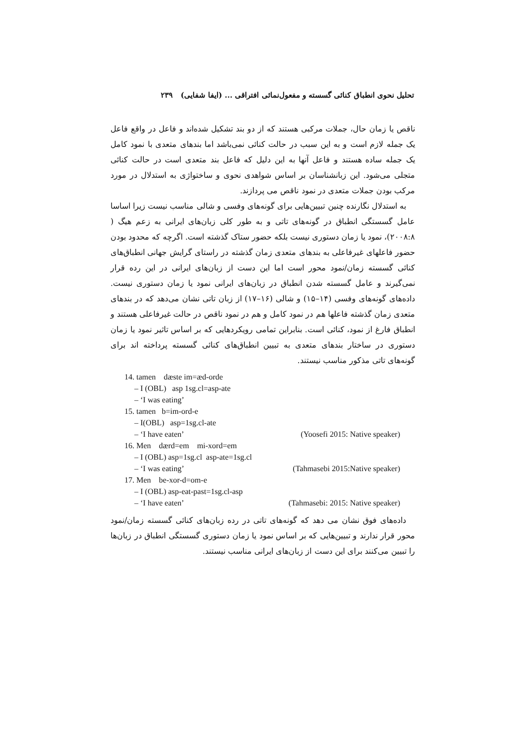تحلیل نحوی انطباق کنائی گسسته و مفعول‌نمائی افتراقی ... (ایفا شفایی) ۲۳۹
ناقص یا زمان حال، جملات مرکبی هستند که از دو بند تشکیل شده‌اند و فاعل در واقع فاعل یک جمله لازم است و به این سبب در حالت کنائی نمی‌باشد اما بندهای متعدی با نمود کامل یک جمله ساده هستند و فاعل آنها به این دلیل که فاعل بند متعدی است در حالت کنائی متجلی می‌شود. این زبانشناسان بر اساس شواهدی نحوی و ساختواژی به استدلال در مورد مرکب بودن جملات متعدی در نمود ناقص می پردازند.
به استدلال نگارنده چنین تبیین‌هایی برای گونه‌های وفسی و شالی مناسب نیست زیرا اساسا عامل گسستگی انطباق در گونه‌های تاتی و به طور کلی زبان‌های ایرانی به زعم هیگ ( ۲۰۰۸:۸)، نمود یا زمان دستوری نیست بلکه حضور ستاک گذشته است. اگرچه که محدود بودن حضور فاعلهای غیرفاعلی به بندهای متعدی زمان گذشته در راستای گرایش جهانی انطباق‌های کنائی گسسته زمان/نمود محور است اما این دست از زبان‌های ایرانی در این رده قرار نمی‌گیرند و عامل گسسته شدن انطباق در زبان‌های ایرانی نمود یا زمان دستوری نیست. داده‌های گونه‌های وفسی (۱۴–۱۵) و شالی (۱۶–۱۷) از زبان تاتی نشان می‌دهد که در بندهای متعدی زمان گذشته فاعلها هم در نمود کامل و هم در نمود ناقص در حالت غیرفاعلی هستند و انطباق فارغ از نمود، کنائی است. بنابراین تمامی رویکردهایی که بر اساس تاثیر نمود یا زمان دستوری در ساختار بندهای متعدی به تبیین انطباق‌های کنائی گسسته پرداخته اند برای گونه‌های تاتی مذکور مناسب نیستند.
14. tamen dæste im=æd-orde
‒ I (OBL) asp 1sg.cl=asp-ate
‒ ‘I was eating’
15. tamen b=im-ord-e
‒ I(OBL) asp=1sg.cl-ate
‒ ‘I have eaten’ (Yoosefi 2015: Native speaker)
16. Men dærd=em mi-xord=em
‒ I (OBL) asp=1sg.cl asp-ate=1sg.cl
‒ ‘I was eating’ (Tahmasebi 2015:Native speaker)
17. Men be-xor-d=om-e
‒ I (OBL) asp-eat-past=1sg.cl-asp
‒ ‘I have eaten’ (Tahmasebi: 2015: Native speaker)
داده‌های فوق نشان می دهد که گونه‌های تاتی در رده زبان‌های کنائی گسسته زمان/نمود محور قرار ندارند و تبیین‌هایی که بر اساس نمود یا زمان دستوری گسستگی انطباق در زبان‌ها را تبیین می‌کنند برای این دست از زبان‌های ایرانی مناسب نیستند.